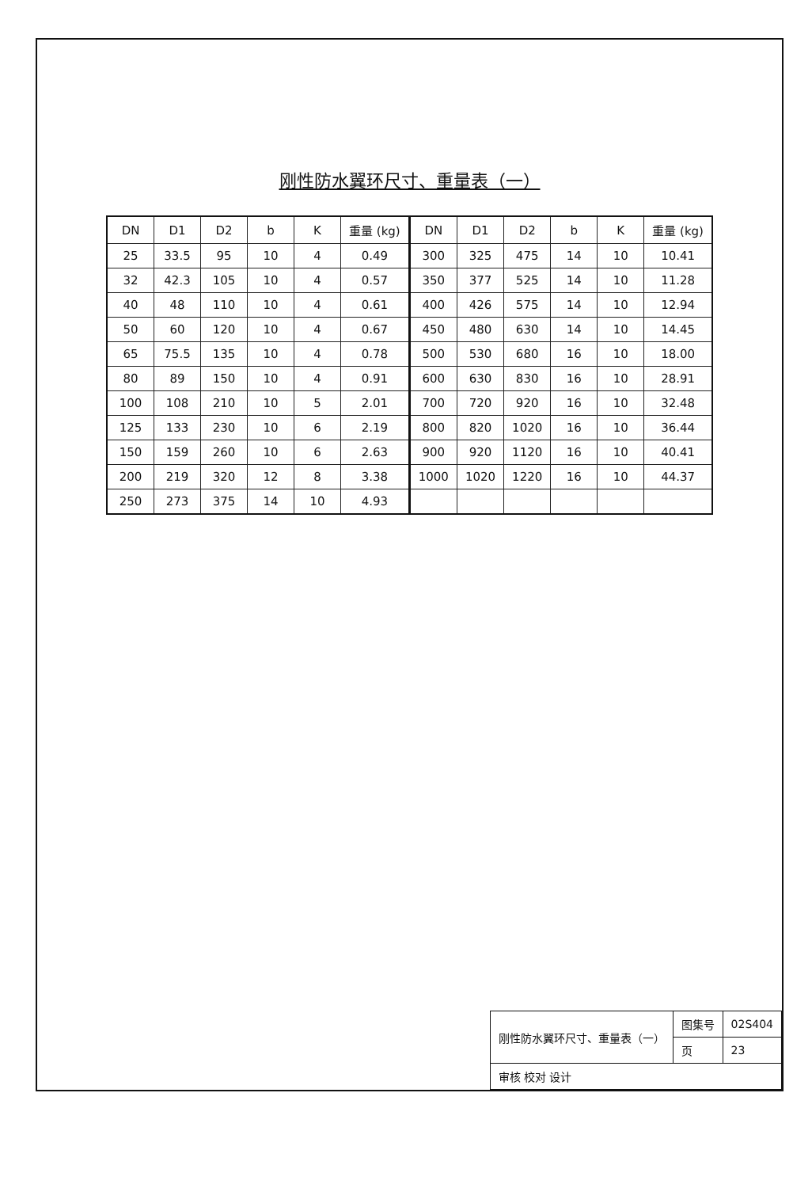刚性防水翼环尺寸、重量表（一）
| DN | D1 | D2 | b | K | 重量 (kg) | DN | D1 | D2 | b | K | 重量 (kg) |
| --- | --- | --- | --- | --- | --- | --- | --- | --- | --- | --- | --- |
| 25 | 33.5 | 95 | 10 | 4 | 0.49 | 300 | 325 | 475 | 14 | 10 | 10.41 |
| 32 | 42.3 | 105 | 10 | 4 | 0.57 | 350 | 377 | 525 | 14 | 10 | 11.28 |
| 40 | 48 | 110 | 10 | 4 | 0.61 | 400 | 426 | 575 | 14 | 10 | 12.94 |
| 50 | 60 | 120 | 10 | 4 | 0.67 | 450 | 480 | 630 | 14 | 10 | 14.45 |
| 65 | 75.5 | 135 | 10 | 4 | 0.78 | 500 | 530 | 680 | 16 | 10 | 18.00 |
| 80 | 89 | 150 | 10 | 4 | 0.91 | 600 | 630 | 830 | 16 | 10 | 28.91 |
| 100 | 108 | 210 | 10 | 5 | 2.01 | 700 | 720 | 920 | 16 | 10 | 32.48 |
| 125 | 133 | 230 | 10 | 6 | 2.19 | 800 | 820 | 1020 | 16 | 10 | 36.44 |
| 150 | 159 | 260 | 10 | 6 | 2.63 | 900 | 920 | 1120 | 16 | 10 | 40.41 |
| 200 | 219 | 320 | 12 | 8 | 3.38 | 1000 | 1020 | 1220 | 16 | 10 | 44.37 |
| 250 | 273 | 375 | 14 | 10 | 4.93 | | | | | | |
| 刚性防水翼环尺寸、重量表（一） | 图集号 | 02S404 |
| | 页 | 23 |
| 审核 校对 设计 | | |